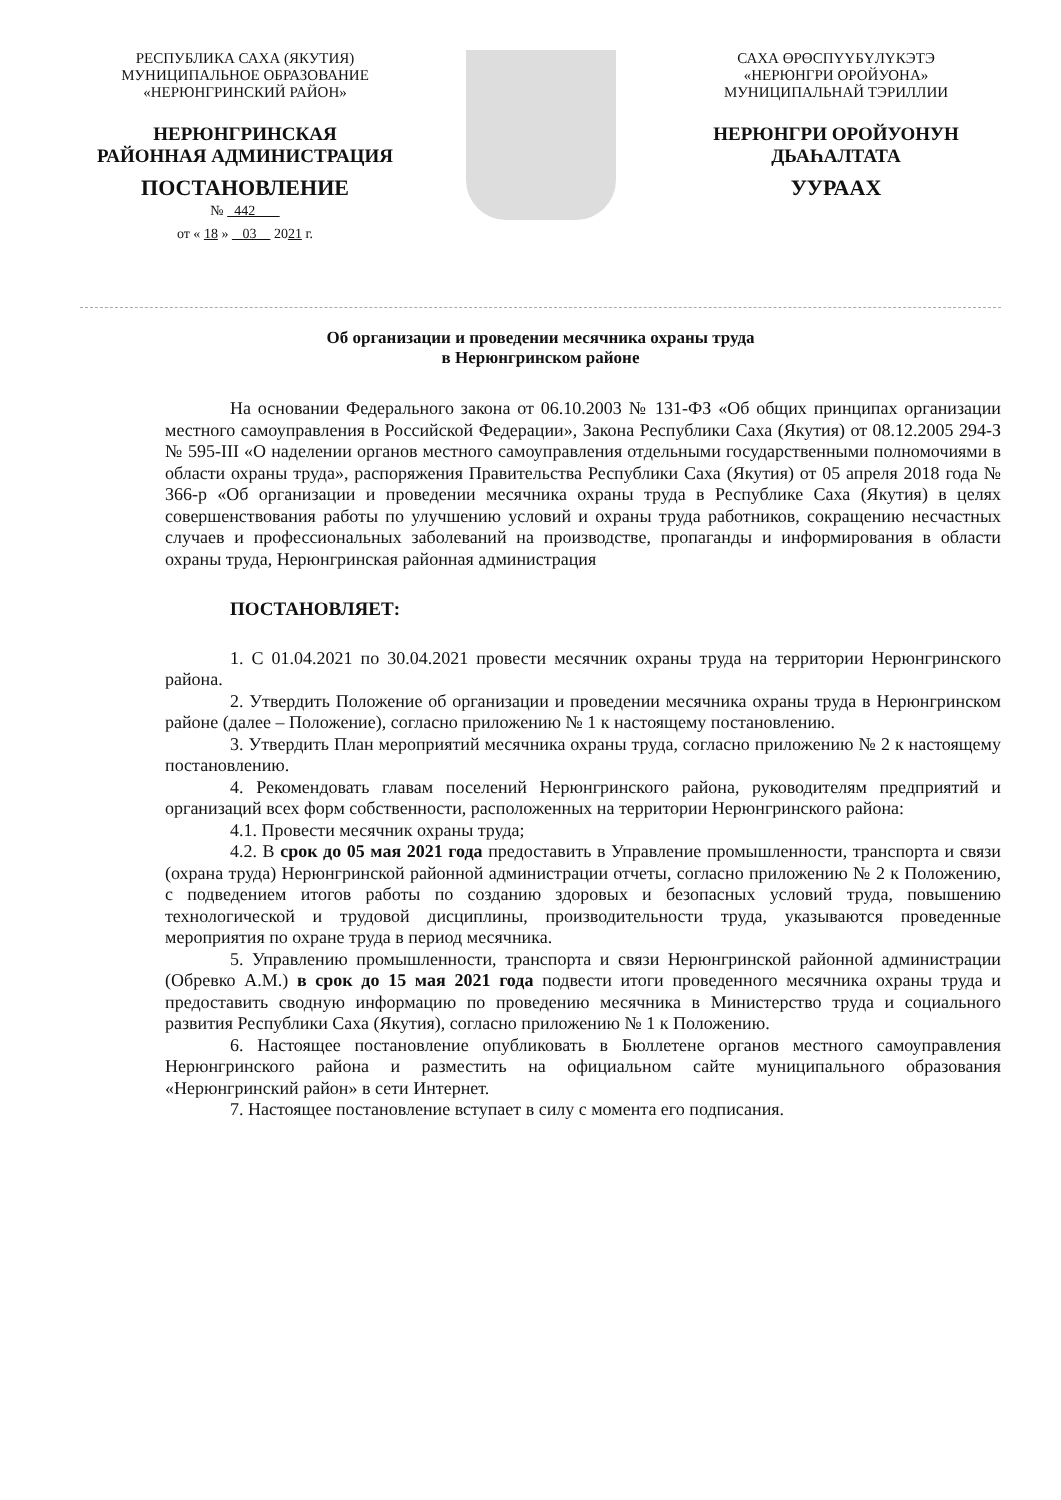РЕСПУБЛИКА САХА (ЯКУТИЯ)
МУНИЦИПАЛЬНОЕ ОБРАЗОВАНИЕ
«НЕРЮНГРИНСКИЙ РАЙОН»
НЕРЮНГРИНСКАЯ
РАЙОННАЯ АДМИНИСТРАЦИЯ
ПОСТАНОВЛЕНИЕ
№ 442
от « 18 » 03 2021 г.
САХА ӨРӨСПҮҮБҮЛҮКЭТЭ
«НЕРЮНГРИ ОРОЙУОНА»
МУНИЦИПАЛЬНАЙ ТЭРИЛЛИИ
НЕРЮНГРИ ОРОЙУОНУН
ДЬАҺАЛТАТА
УУРААХ
Об организации и проведении месячника охраны труда
в Нерюнгринском районе
На основании Федерального закона от 06.10.2003 № 131-ФЗ «Об общих принципах организации местного самоуправления в Российской Федерации», Закона Республики Саха (Якутия) от 08.12.2005 294-З № 595-III «О наделении органов местного самоуправления отдельными государственными полномочиями в области охраны труда», распоряжения Правительства Республики Саха (Якутия) от 05 апреля 2018 года № 366-р «Об организации и проведении месячника охраны труда в Республике Саха (Якутия) в целях совершенствования работы по улучшению условий и охраны труда работников, сокращению несчастных случаев и профессиональных заболеваний на производстве, пропаганды и информирования в области охраны труда, Нерюнгринская районная администрация
ПОСТАНОВЛЯЕТ:
1. С 01.04.2021 по 30.04.2021 провести месячник охраны труда на территории Нерюнгринского района.
2. Утвердить Положение об организации и проведении месячника охраны труда в Нерюнгринском районе (далее – Положение), согласно приложению № 1 к настоящему постановлению.
3. Утвердить План мероприятий месячника охраны труда, согласно приложению № 2 к настоящему постановлению.
4. Рекомендовать главам поселений Нерюнгринского района, руководителям предприятий и организаций всех форм собственности, расположенных на территории Нерюнгринского района:
4.1. Провести месячник охраны труда;
4.2. В срок до 05 мая 2021 года предоставить в Управление промышленности, транспорта и связи (охрана труда) Нерюнгринской районной администрации отчеты, согласно приложению № 2 к Положению, с подведением итогов работы по созданию здоровых и безопасных условий труда, повышению технологической и трудовой дисциплины, производительности труда, указываются проведенные мероприятия по охране труда в период месячника.
5. Управлению промышленности, транспорта и связи Нерюнгринской районной администрации (Обревко А.М.) в срок до 15 мая 2021 года подвести итоги проведенного месячника охраны труда и предоставить сводную информацию по проведению месячника в Министерство труда и социального развития Республики Саха (Якутия), согласно приложению № 1 к Положению.
6. Настоящее постановление опубликовать в Бюллетене органов местного самоуправления Нерюнгринского района и разместить на официальном сайте муниципального образования «Нерюнгринский район» в сети Интернет.
7. Настоящее постановление вступает в силу с момента его подписания.